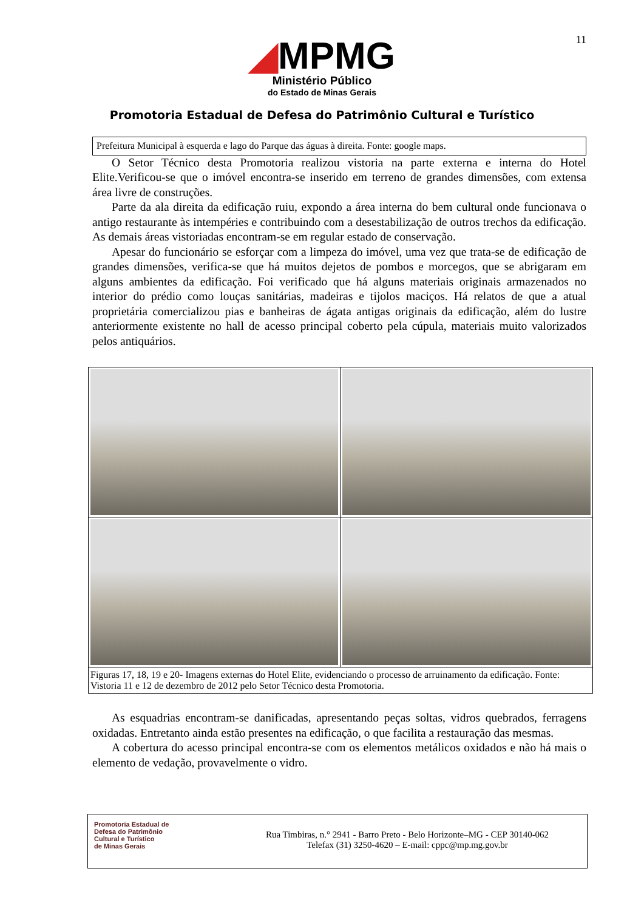11
◢MPMG
Ministério Público
do Estado de Minas Gerais
Promotoria Estadual de Defesa do Patrimônio Cultural e Turístico
Prefeitura Municipal à esquerda e lago do Parque das águas à direita. Fonte: google maps.
O Setor Técnico desta Promotoria realizou vistoria na parte externa e interna do Hotel Elite.Verificou-se que o imóvel encontra-se inserido em terreno de grandes dimensões, com extensa área livre de construções.
Parte da ala direita da edificação ruiu, expondo a área interna do bem cultural onde funcionava o antigo restaurante às intempéries e contribuindo com a desestabilização de outros trechos da edificação. As demais áreas vistoriadas encontram-se em regular estado de conservação.
Apesar do funcionário se esforçar com a limpeza do imóvel, uma vez que trata-se de edificação de grandes dimensões, verifica-se que há muitos dejetos de pombos e morcegos, que se abrigaram em alguns ambientes da edificação. Foi verificado que há alguns materiais originais armazenados no interior do prédio como louças sanitárias, madeiras e tijolos maciços. Há relatos de que a atual proprietária comercializou pias e banheiras de ágata antigas originais da edificação, além do lustre anteriormente existente no hall de acesso principal coberto pela cúpula, materiais muito valorizados pelos antiquários.
| Figuras 17, 18, 19 e 20- Imagens externas do Hotel Elite, evidenciando o processo de arruinamento da edificação. Fonte: Vistoria 11 e 12 de dezembro de 2012 pelo Setor Técnico desta Promotoria. | |
As esquadrias encontram-se danificadas, apresentando peças soltas, vidros quebrados, ferragens oxidadas. Entretanto ainda estão presentes na edificação, o que facilita a restauração das mesmas.
A cobertura do acesso principal encontra-se com os elementos metálicos oxidados e não há mais o elemento de vedação, provavelmente o vidro.
Promotoria Estadual de
Defesa do Patrimônio
Cultural e Turístico
de Minas Gerais
Rua Timbiras, n.° 2941 - Barro Preto - Belo Horizonte–MG - CEP 30140-062
Telefax (31) 3250-4620 – E-mail: cppc@mp.mg.gov.br